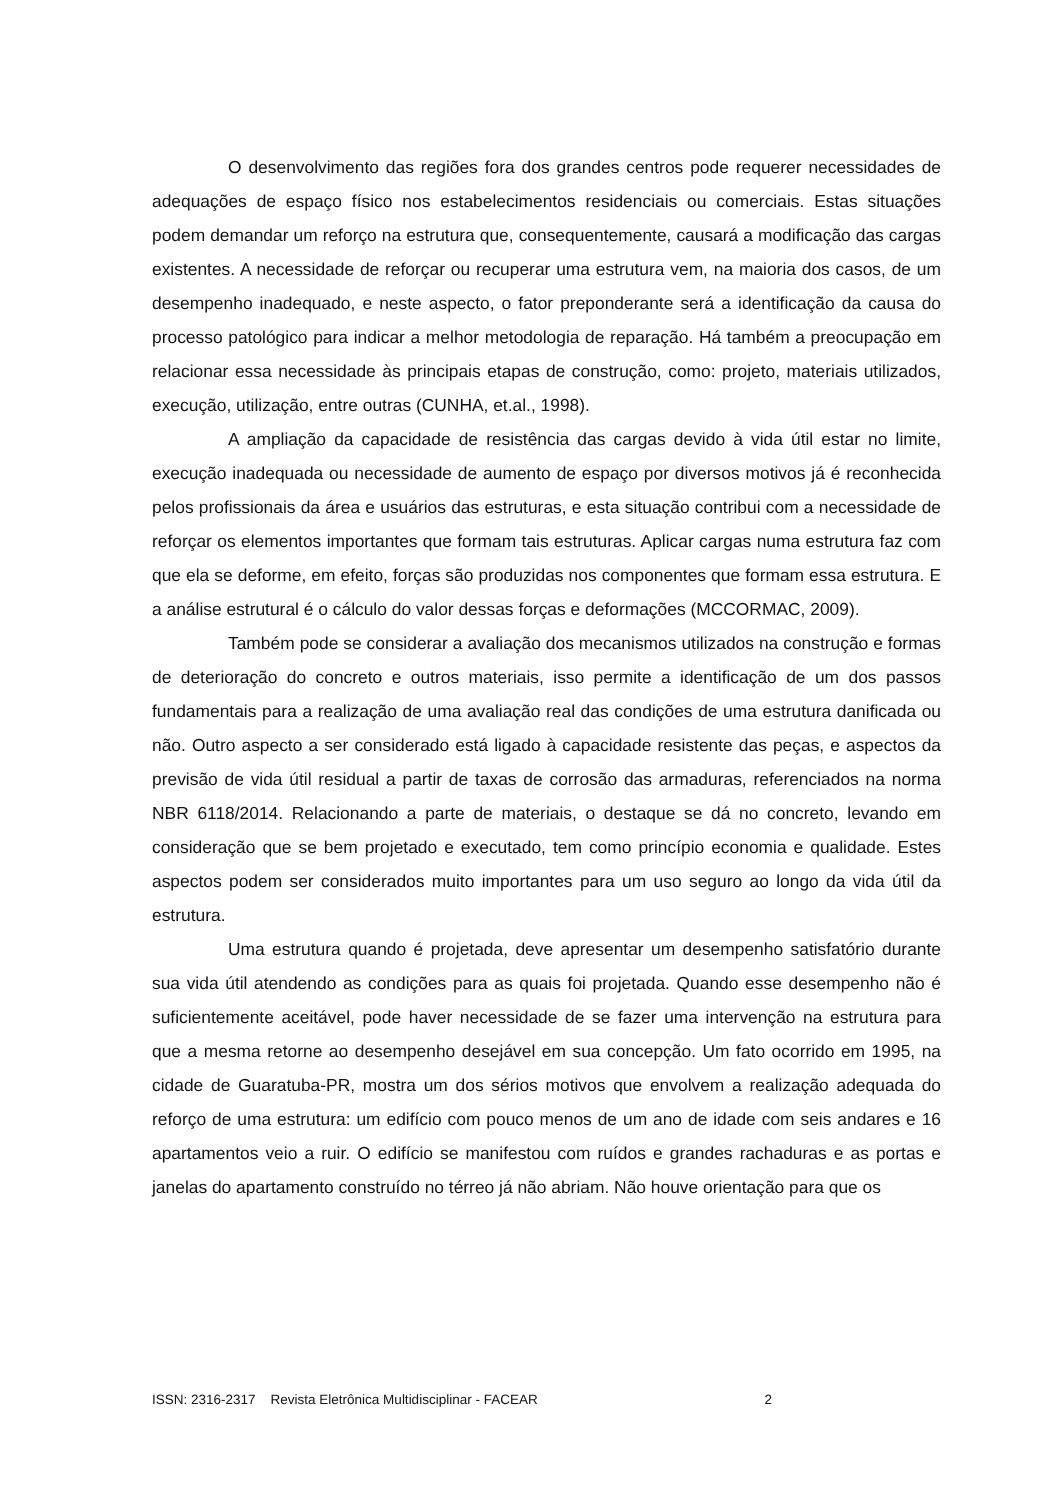O desenvolvimento das regiões fora dos grandes centros pode requerer necessidades de adequações de espaço físico nos estabelecimentos residenciais ou comerciais. Estas situações podem demandar um reforço na estrutura que, consequentemente, causará a modificação das cargas existentes. A necessidade de reforçar ou recuperar uma estrutura vem, na maioria dos casos, de um desempenho inadequado, e neste aspecto, o fator preponderante será a identificação da causa do processo patológico para indicar a melhor metodologia de reparação. Há também a preocupação em relacionar essa necessidade às principais etapas de construção, como: projeto, materiais utilizados, execução, utilização, entre outras (CUNHA, et.al., 1998).
A ampliação da capacidade de resistência das cargas devido à vida útil estar no limite, execução inadequada ou necessidade de aumento de espaço por diversos motivos já é reconhecida pelos profissionais da área e usuários das estruturas, e esta situação contribui com a necessidade de reforçar os elementos importantes que formam tais estruturas. Aplicar cargas numa estrutura faz com que ela se deforme, em efeito, forças são produzidas nos componentes que formam essa estrutura. E a análise estrutural é o cálculo do valor dessas forças e deformações (MCCORMAC, 2009).
Também pode se considerar a avaliação dos mecanismos utilizados na construção e formas de deterioração do concreto e outros materiais, isso permite a identificação de um dos passos fundamentais para a realização de uma avaliação real das condições de uma estrutura danificada ou não. Outro aspecto a ser considerado está ligado à capacidade resistente das peças, e aspectos da previsão de vida útil residual a partir de taxas de corrosão das armaduras, referenciados na norma NBR 6118/2014. Relacionando a parte de materiais, o destaque se dá no concreto, levando em consideração que se bem projetado e executado, tem como princípio economia e qualidade. Estes aspectos podem ser considerados muito importantes para um uso seguro ao longo da vida útil da estrutura.
Uma estrutura quando é projetada, deve apresentar um desempenho satisfatório durante sua vida útil atendendo as condições para as quais foi projetada. Quando esse desempenho não é suficientemente aceitável, pode haver necessidade de se fazer uma intervenção na estrutura para que a mesma retorne ao desempenho desejável em sua concepção. Um fato ocorrido em 1995, na cidade de Guaratuba-PR, mostra um dos sérios motivos que envolvem a realização adequada do reforço de uma estrutura: um edifício com pouco menos de um ano de idade com seis andares e 16 apartamentos veio a ruir. O edifício se manifestou com ruídos e grandes rachaduras e as portas e janelas do apartamento construído no térreo já não abriam. Não houve orientação para que os
ISSN: 2316-2317 Revista Eletrônica Multidisciplinar - FACEAR 2